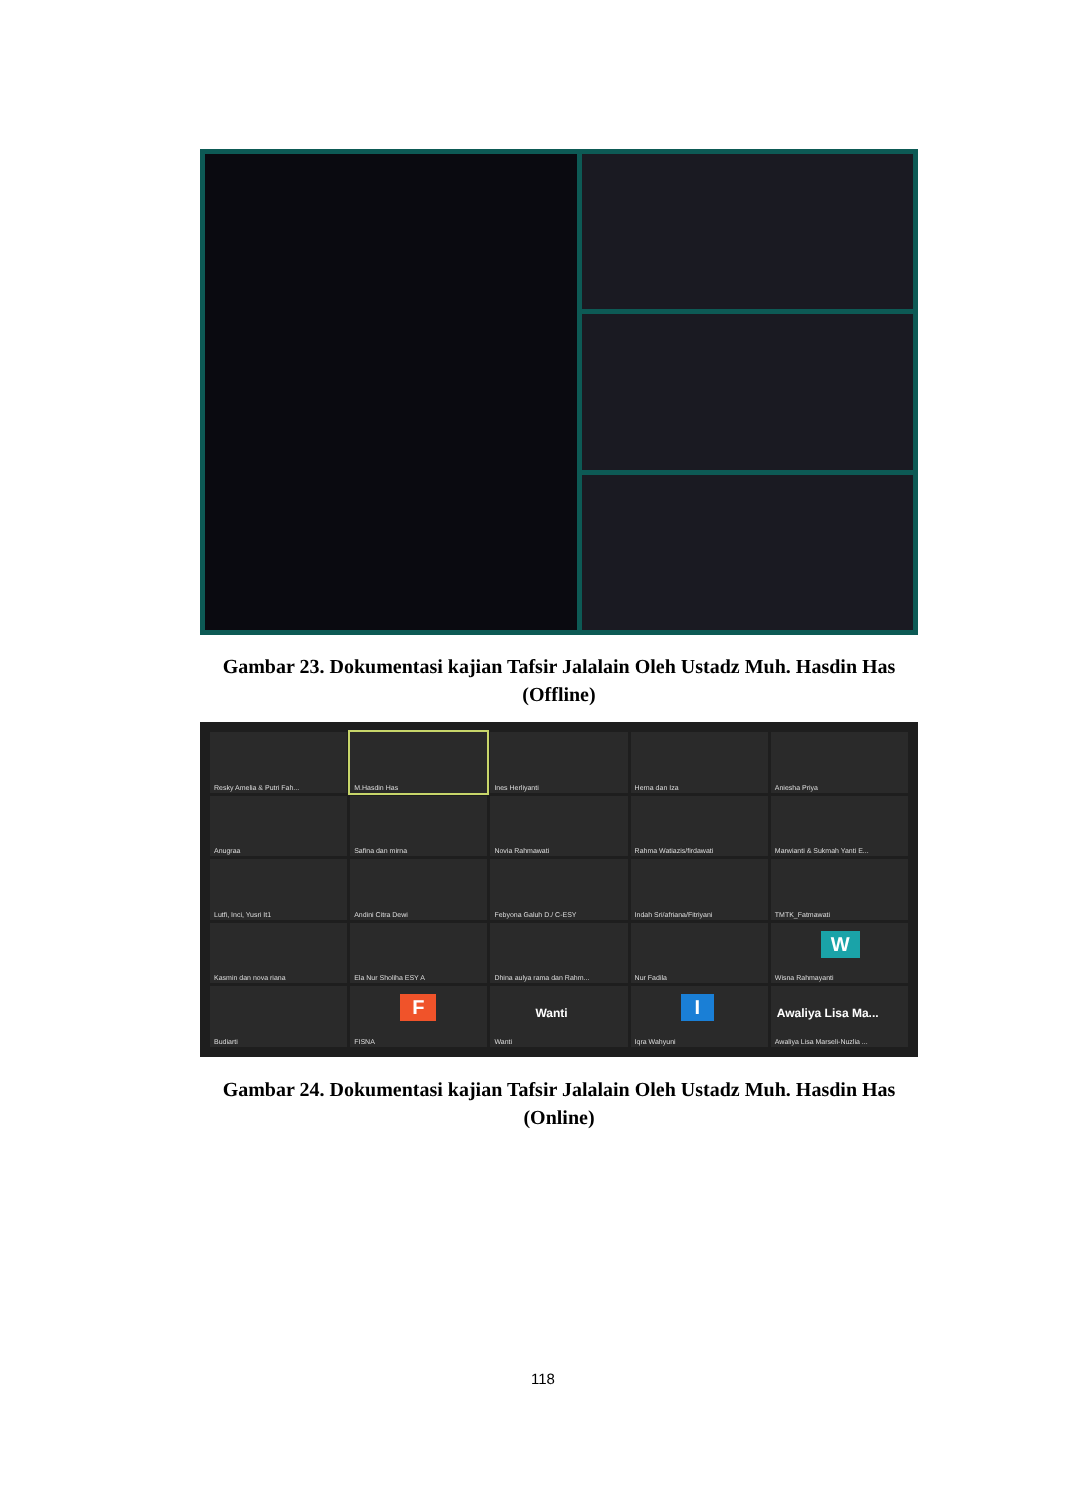Gambar 23. Dokumentasi kajian Tafsir Jalalain Oleh Ustadz Muh. Hasdin Has (Offline)
Resky Amelia & Putri Fah...
M.Hasdin Has
Ines Herliyanti
Herna dan Iza
Aniesha Priya
Anugraa
Safina dan mirna
Novia Rahmawati
Rahma Watiazis/firdawati
Marwianti & Sukmah Yanti E...
Lutfi, Inci, Yusri It1
Andini Citra Dewi
Febyona Galuh D./ C-ESY
Indah Sri/afriana/Fitriyani
TMTK_Fatmawati
Kasmin dan nova riana
Ela Nur Sholiha ESY A
Dhina aulya rama dan Rahm...
Nur Fadila
W
Wisna Rahmayanti
Budiarti
F
FISNA
Wanti
Wanti
I
Iqra Wahyuni
Awaliya Lisa Ma...
Awaliya Lisa Marseli-Nuzlia ...
Gambar 24. Dokumentasi kajian Tafsir Jalalain Oleh Ustadz Muh. Hasdin Has (Online)
118